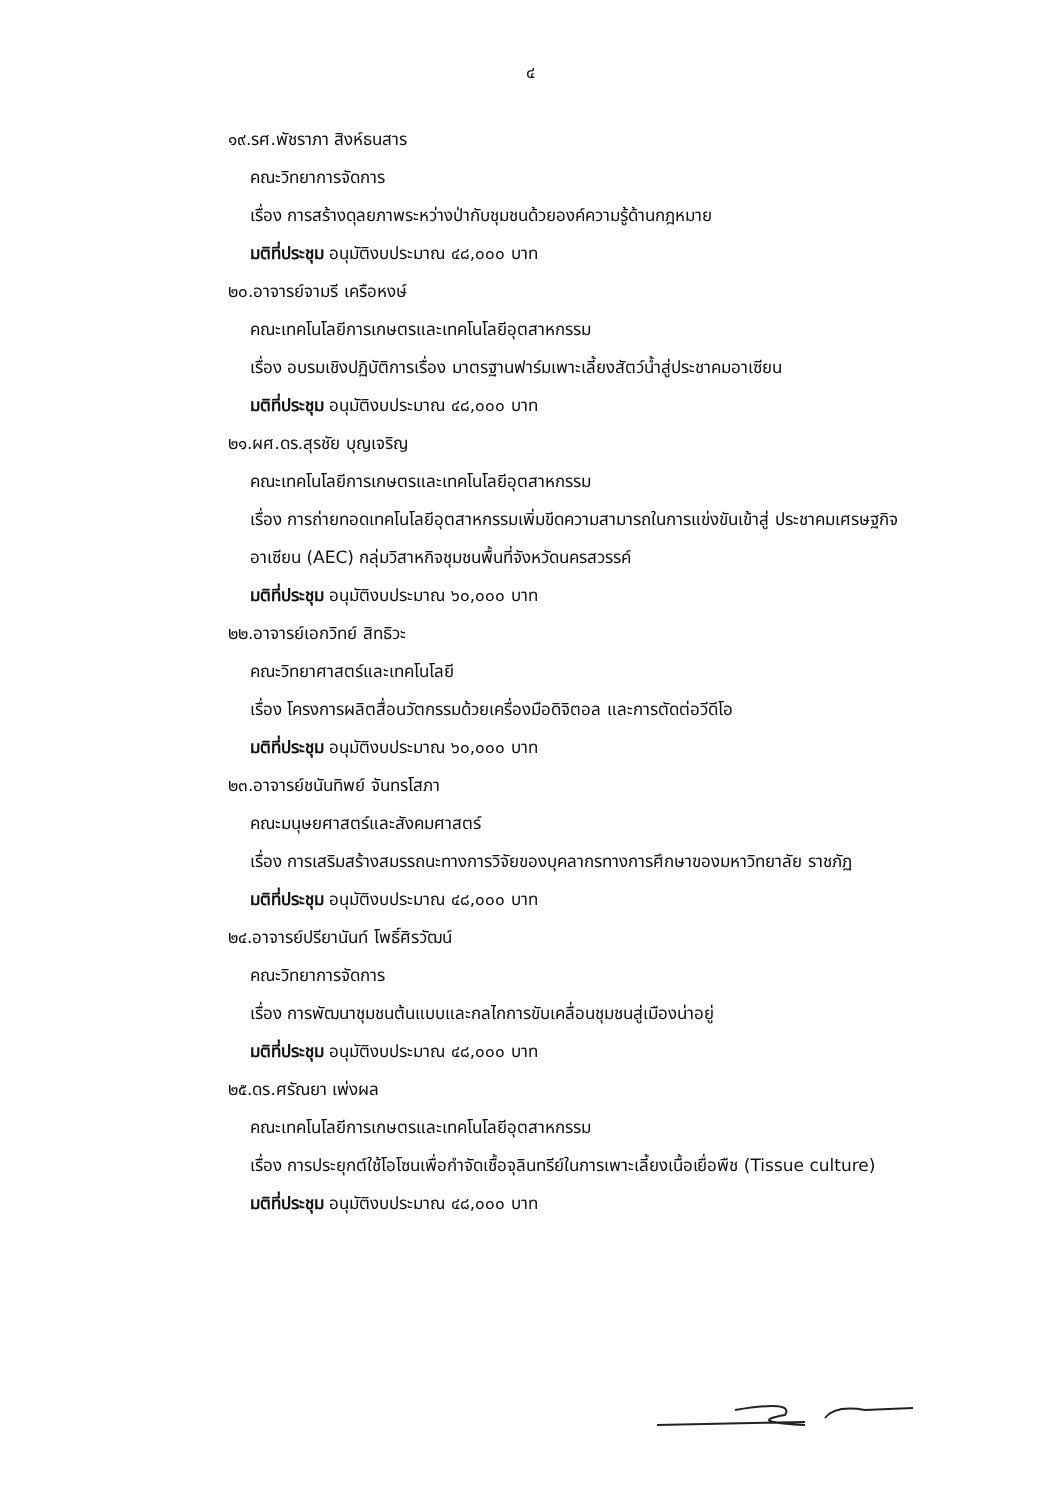๔
๑๙.รศ.พัชราภา สิงห์ธนสาร
คณะวิทยาการจัดการ
เรื่อง การสร้างดุลยภาพระหว่างป่ากับชุมชนด้วยองค์ความรู้ด้านกฎหมาย
มติที่ประชุม อนุมัติงบประมาณ ๔๘,๐๐๐ บาท
๒๐.อาจารย์จามรี เครือหงษ์
คณะเทคโนโลยีการเกษตรและเทคโนโลยีอุตสาหกรรม
เรื่อง อบรมเชิงปฏิบัติการเรื่อง มาตรฐานฟาร์มเพาะเลี้ยงสัตว์น้ำสู่ประชาคมอาเซียน
มติที่ประชุม อนุมัติงบประมาณ ๔๘,๐๐๐ บาท
๒๑.ผศ.ดร.สุรชัย บุญเจริญ
คณะเทคโนโลยีการเกษตรและเทคโนโลยีอุตสาหกรรม
เรื่อง การถ่ายทอดเทคโนโลยีอุตสาหกรรมเพิ่มขีดความสามารถในการแข่งขันเข้าสู่ ประชาคมเศรษฐกิจอาเซียน (AEC) กลุ่มวิสาหกิจชุมชนพื้นที่จังหวัดนครสวรรค์
มติที่ประชุม อนุมัติงบประมาณ ๖๐,๐๐๐ บาท
๒๒.อาจารย์เอกวิทย์ สิทธิวะ
คณะวิทยาศาสตร์และเทคโนโลยี
เรื่อง โครงการผลิตสื่อนวัตกรรมด้วยเครื่องมือดิจิตอล และการตัดต่อวีดีโอ
มติที่ประชุม อนุมัติงบประมาณ ๖๐,๐๐๐ บาท
๒๓.อาจารย์ชนันทิพย์ จันทรโสภา
คณะมนุษยศาสตร์และสังคมศาสตร์
เรื่อง การเสริมสร้างสมรรถนะทางการวิจัยของบุคลากรทางการศึกษาของมหาวิทยาลัย ราชภัฏ
มติที่ประชุม อนุมัติงบประมาณ ๔๘,๐๐๐ บาท
๒๔.อาจารย์ปรียานันท์ โพธิ์ศิรวัฒน์
คณะวิทยาการจัดการ
เรื่อง การพัฒนาชุมชนต้นแบบและกลไกการขับเคลื่อนชุมชนสู่เมืองน่าอยู่
มติที่ประชุม อนุมัติงบประมาณ ๔๘,๐๐๐ บาท
๒๕.ดร.ศรัณยา เพ่งผล
คณะเทคโนโลยีการเกษตรและเทคโนโลยีอุตสาหกรรม
เรื่อง การประยุกต์ใช้โอโซนเพื่อกำจัดเชื้อจุลินทรีย์ในการเพาะเลี้ยงเนื้อเยื่อพืช (Tissue culture)
มติที่ประชุม อนุมัติงบประมาณ ๔๘,๐๐๐ บาท